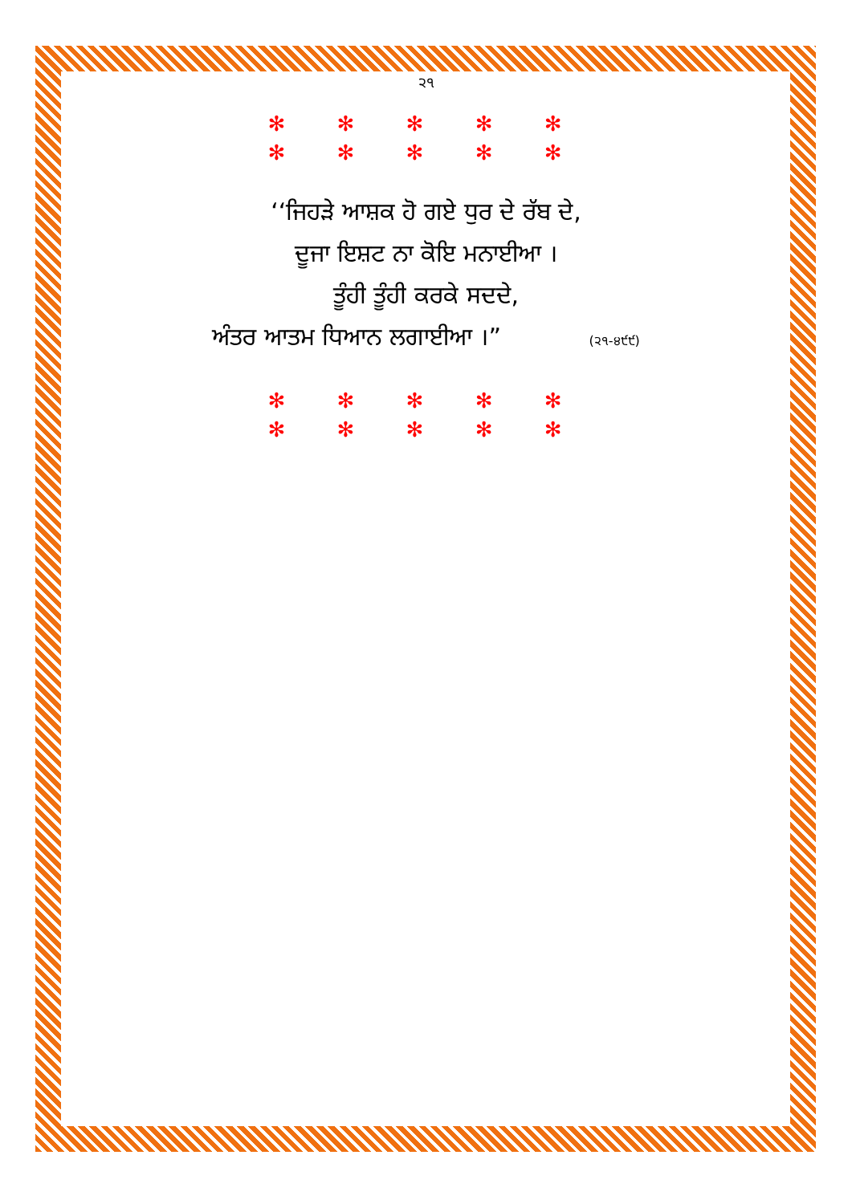੨੧
✻ ✻ ✻ ✻ ✻
✻ ✻ ✻ ✻ ✻
‘‘ਜਿਹੜੇ ਆਸ਼ਕ ਹੋ ਗਏ ਧੁਰ ਦੇ ਰੱਬ ਦੇ,
ਦੂਜਾ ਇਸ਼ਟ ਨਾ ਕੋਇ ਮਨਾਈਆ ।
ਤੂੰਹੀ ਤੂੰਹੀ ਕਰਕੇ ਸਦਦੇ,
ਅੰਤਰ ਆਤਮ ਧਿਆਨ ਲਗਾਈਆ ।” (੨੧-੪੯੯)
✻ ✻ ✻ ✻ ✻
✻ ✻ ✻ ✻ ✻